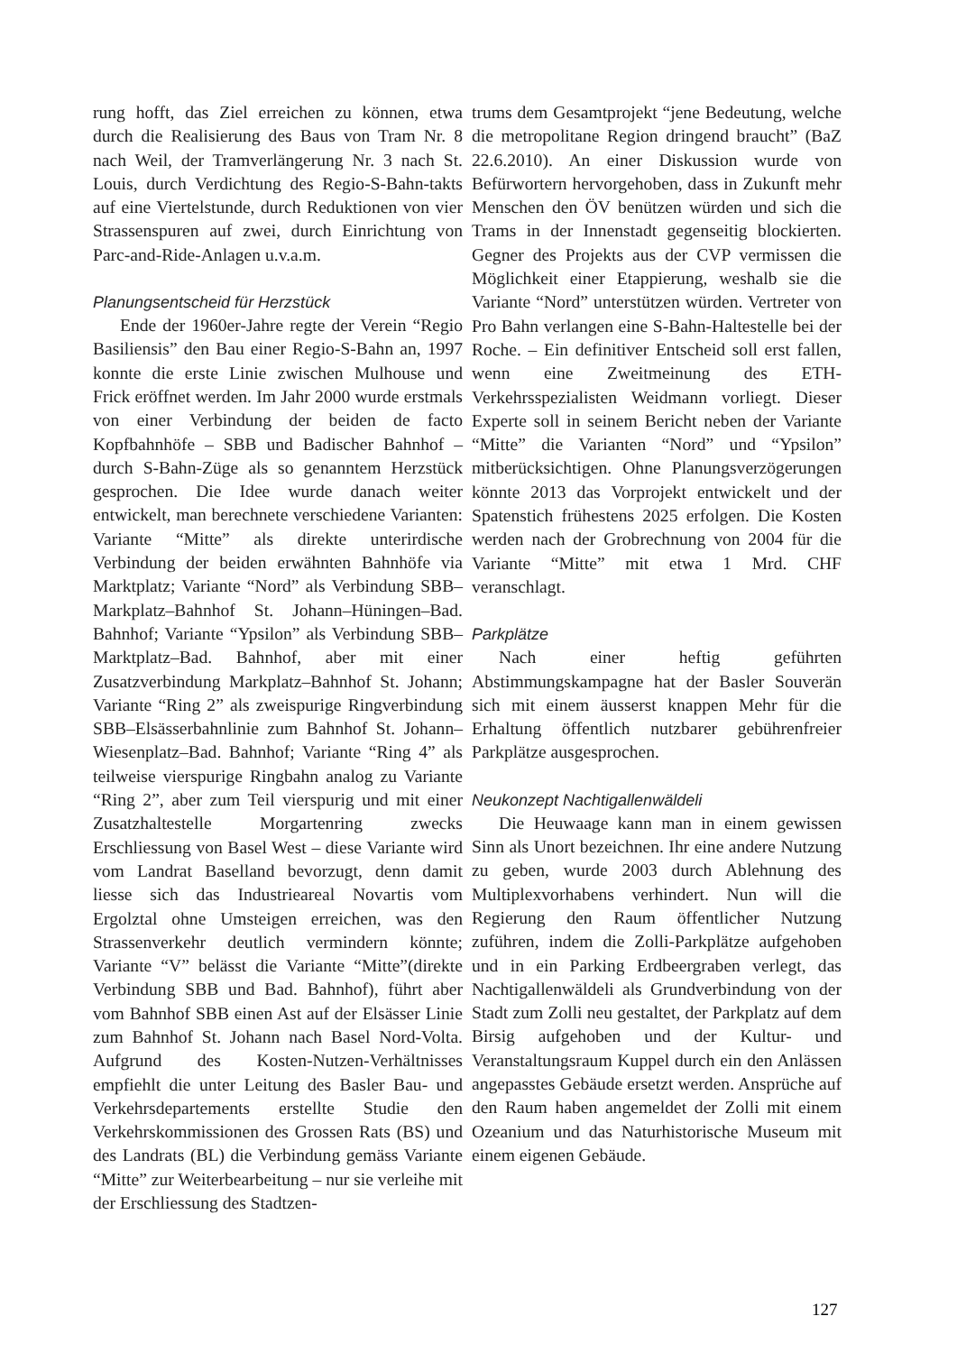rung hofft, das Ziel erreichen zu können, etwa durch die Realisierung des Baus von Tram Nr. 8 nach Weil, der Tramverlängerung Nr. 3 nach St. Louis, durch Verdichtung des Regio-S-Bahn-takts auf eine Viertelstunde, durch Reduktionen von vier Strassenspuren auf zwei, durch Einrichtung von Parc-and-Ride-Anlagen u.v.a.m.
Planungsentscheid für Herzstück
Ende der 1960er-Jahre regte der Verein “Regio Basiliensis” den Bau einer Regio-S-Bahn an, 1997 konnte die erste Linie zwischen Mulhouse und Frick eröffnet werden. Im Jahr 2000 wurde erstmals von einer Verbindung der beiden de facto Kopfbahnhöfe – SBB und Badischer Bahnhof – durch S-Bahn-Züge als so genanntem Herzstück gesprochen. Die Idee wurde danach weiter entwickelt, man berechnete verschiedene Varianten: Variante “Mitte” als direkte unterirdische Verbindung der beiden erwähnten Bahnhöfe via Marktplatz; Variante “Nord” als Verbindung SBB–Markplatz–Bahnhof St. Johann–Hüningen–Bad. Bahnhof; Variante “Ypsilon” als Verbindung SBB–Marktplatz–Bad. Bahnhof, aber mit einer Zusatzverbindung Markplatz–Bahnhof St. Johann; Variante “Ring 2” als zweispurige Ringverbindung SBB–Elsässerbahnlinie zum Bahnhof St. Johann–Wiesenplatz–Bad. Bahnhof; Variante “Ring 4” als teilweise vierspurige Ringbahn analog zu Variante “Ring 2”, aber zum Teil vierspurig und mit einer Zusatzhaltestelle Morgartenring zwecks Erschliessung von Basel West – diese Variante wird vom Landrat Baselland bevorzugt, denn damit liesse sich das Industrieareal Novartis vom Ergolztal ohne Umsteigen erreichen, was den Strassenverkehr deutlich vermindern könnte; Variante “V” belässt die Variante “Mitte”(direkte Verbindung SBB und Bad. Bahnhof), führt aber vom Bahnhof SBB einen Ast auf der Elsässer Linie zum Bahnhof St. Johann nach Basel Nord-Volta. Aufgrund des Kosten-Nutzen-Verhältnisses empfiehlt die unter Leitung des Basler Bau- und Verkehrsdepartements erstellte Studie den Verkehrskommissionen des Grossen Rats (BS) und des Landrats (BL) die Verbindung gemäss Variante “Mitte” zur Weiterbearbeitung – nur sie verleihe mit der Erschliessung des Stadtzen-
trums dem Gesamtprojekt “jene Bedeutung, welche die metropolitane Region dringend braucht” (BaZ 22.6.2010). An einer Diskussion wurde von Befürwortern hervorgehoben, dass in Zukunft mehr Menschen den ÖV benützen würden und sich die Trams in der Innenstadt gegenseitig blockierten. Gegner des Projekts aus der CVP vermissen die Möglichkeit einer Etappierung, weshalb sie die Variante “Nord” unterstützen würden. Vertreter von Pro Bahn verlangen eine S-Bahn-Haltestelle bei der Roche. – Ein definitiver Entscheid soll erst fallen, wenn eine Zweitmeinung des ETH-Verkehrsspezialisten Weidmann vorliegt. Dieser Experte soll in seinem Bericht neben der Variante “Mitte” die Varianten “Nord” und “Ypsilon” mitberücksichtigen. Ohne Planungsverzögerungen könnte 2013 das Vorprojekt entwickelt und der Spatenstich frühestens 2025 erfolgen. Die Kosten werden nach der Grobrechnung von 2004 für die Variante “Mitte” mit etwa 1 Mrd. CHF veranschlagt.
Parkplätze
Nach einer heftig geführten Abstimmungskampagne hat der Basler Souverän sich mit einem äusserst knappen Mehr für die Erhaltung öffentlich nutzbarer gebührenfreier Parkplätze ausgesprochen.
Neukonzept Nachtigallenwäldeli
Die Heuwaage kann man in einem gewissen Sinn als Unort bezeichnen. Ihr eine andere Nutzung zu geben, wurde 2003 durch Ablehnung des Multiplexvorhabens verhindert. Nun will die Regierung den Raum öffentlicher Nutzung zuführen, indem die Zolli-Parkplätze aufgehoben und in ein Parking Erdbeergraben verlegt, das Nachtigallenwäldeli als Grundverbindung von der Stadt zum Zolli neu gestaltet, der Parkplatz auf dem Birsig aufgehoben und der Kultur- und Veranstaltungsraum Kuppel durch ein den Anlässen angepasstes Gebäude ersetzt werden. Ansprüche auf den Raum haben angemeldet der Zolli mit einem Ozeanium und das Naturhistorische Museum mit einem eigenen Gebäude.
127